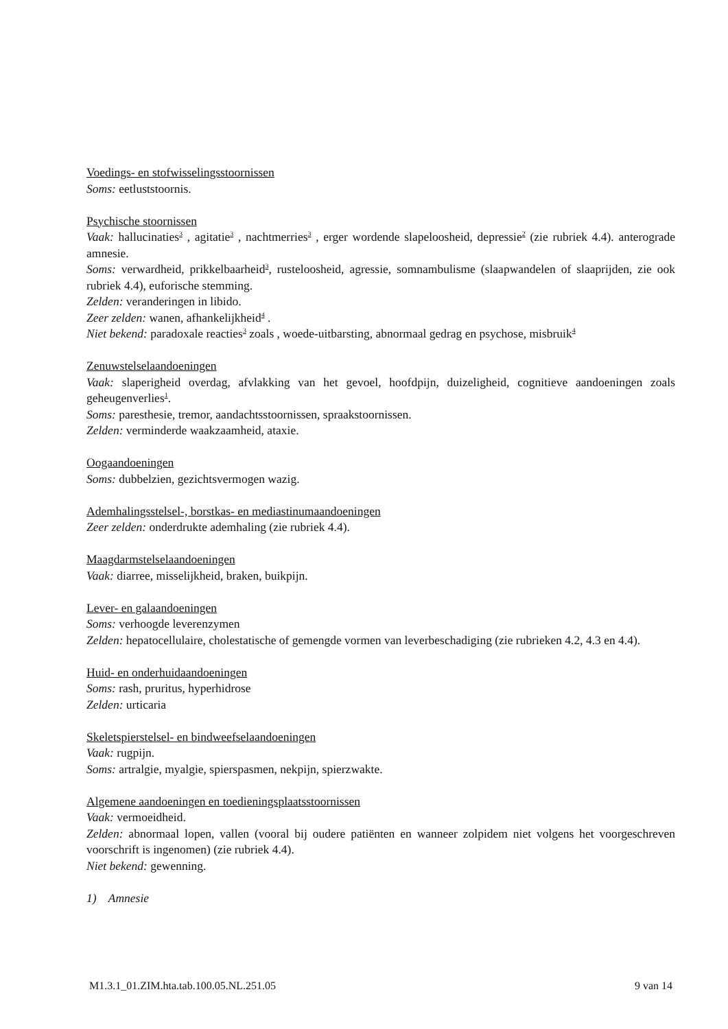Voedings- en stofwisselingsstoornissen
Soms: eetluststoornis.
Psychische stoornissen
Vaak: hallucinaties<sup>3</sup> , agitatie<sup>3</sup> , nachtmerries<sup>3</sup> , erger wordende slapeloosheid, depressie<sup>2</sup> (zie rubriek 4.4). anterograde amnesie.
Soms: verwardheid, prikkelbaarheid<sup>3</sup>, rusteloosheid, agressie, somnambulisme (slaapwandelen of slaaprijden, zie ook rubriek 4.4), euforische stemming.
Zelden: veranderingen in libido.
Zeer zelden: wanen, afhankelijkheid<sup>4</sup> .
Niet bekend: paradoxale reacties<sup>3</sup> zoals , woede-uitbarsting, abnormaal gedrag en psychose, misbruik<sup>4</sup>
Zenuwstelselaandoeningen
Vaak: slaperigheid overdag, afvlakking van het gevoel, hoofdpijn, duizeligheid, cognitieve aandoeningen zoals geheugenverlies<sup>1</sup>.
Soms: paresthesie, tremor, aandachtsstoornissen, spraakstoornissen.
Zelden: verminderde waakzaamheid, ataxie.
Oogaandoeningen
Soms: dubbelzien, gezichtsvermogen wazig.
Ademhalingsstelsel-, borstkas- en mediastinumaandoeningen
Zeer zelden: onderdrukte ademhaling (zie rubriek 4.4).
Maagdarmstelselaandoeningen
Vaak: diarree, misselijkheid, braken, buikpijn.
Lever- en galaandoeningen
Soms: verhoogde leverenzymen
Zelden: hepatocellulaire, cholestatische of gemengde vormen van leverbeschadiging (zie rubrieken 4.2, 4.3 en 4.4).
Huid- en onderhuidaandoeningen
Soms: rash, pruritus, hyperhidrose
Zelden: urticaria
Skeletspierstelsel- en bindweefselaandoeningen
Vaak: rugpijn.
Soms: artralgie, myalgie, spierspasmen, nekpijn, spierzwakte.
Algemene aandoeningen en toedieningsplaatsstoornissen
Vaak: vermoeidheid.
Zelden: abnormaal lopen, vallen (vooral bij oudere patiënten en wanneer zolpidem niet volgens het voorgeschreven voorschrift is ingenomen) (zie rubriek 4.4).
Niet bekend: gewenning.
1) Amnesie
M1.3.1_01.ZIM.hta.tab.100.05.NL.251.05 9 van 14